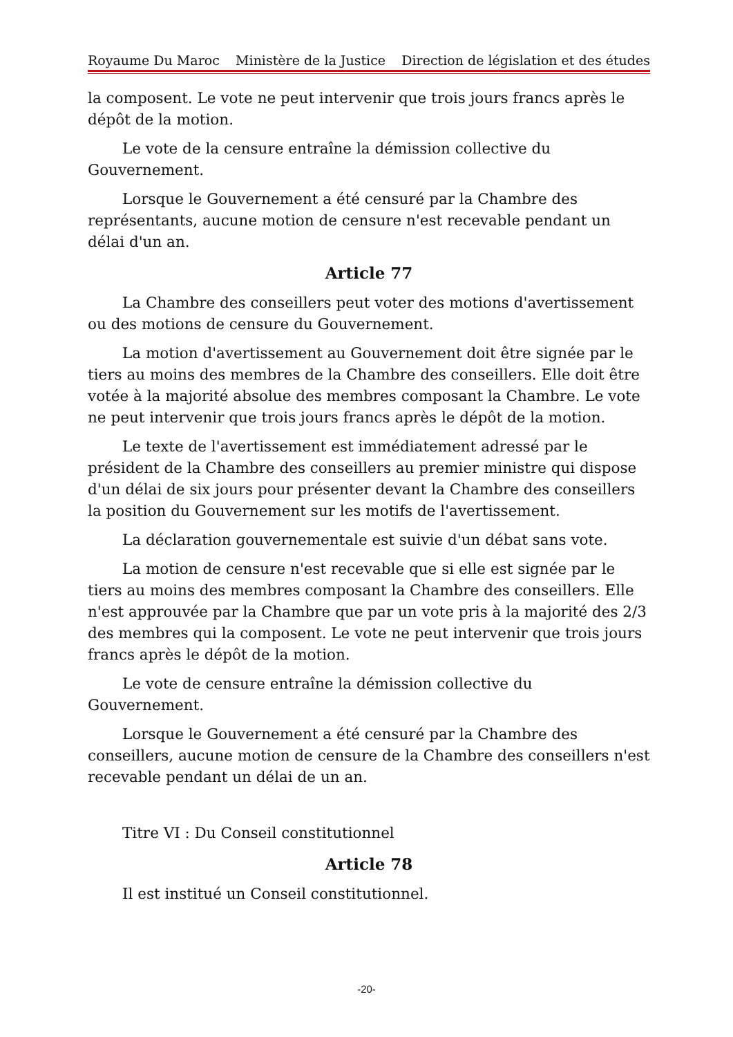Royaume Du Maroc Ministère de la Justice Direction de législation et des études
la composent. Le vote ne peut intervenir que trois jours francs après le dépôt de la motion.
Le vote de la censure entraîne la démission collective du Gouvernement.
Lorsque le Gouvernement a été censuré par la Chambre des représentants, aucune motion de censure n'est recevable pendant un délai d'un an.
Article 77
La Chambre des conseillers peut voter des motions d'avertissement ou des motions de censure du Gouvernement.
La motion d'avertissement au Gouvernement doit être signée par le tiers au moins des membres de la Chambre des conseillers. Elle doit être votée à la majorité absolue des membres composant la Chambre. Le vote ne peut intervenir que trois jours francs après le dépôt de la motion.
Le texte de l'avertissement est immédiatement adressé par le président de la Chambre des conseillers au premier ministre qui dispose d'un délai de six jours pour présenter devant la Chambre des conseillers la position du Gouvernement sur les motifs de l'avertissement.
La déclaration gouvernementale est suivie d'un débat sans vote.
La motion de censure n'est recevable que si elle est signée par le tiers au moins des membres composant la Chambre des conseillers. Elle n'est approuvée par la Chambre que par un vote pris à la majorité des 2/3 des membres qui la composent. Le vote ne peut intervenir que trois jours francs après le dépôt de la motion.
Le vote de censure entraîne la démission collective du Gouvernement.
Lorsque le Gouvernement a été censuré par la Chambre des conseillers, aucune motion de censure de la Chambre des conseillers n'est recevable pendant un délai de un an.
Titre VI : Du Conseil constitutionnel
Article 78
Il est institué un Conseil constitutionnel.
-20-